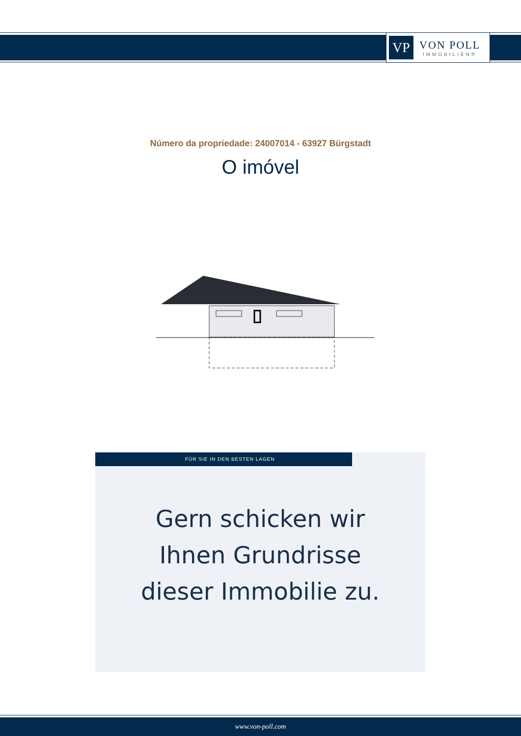VP
VON POLL
IMMOBILIEN®
Número da propriedade: 24007014 - 63927 Bürgstadt
O imóvel
FÜR SIE IN DEN BESTEN LAGEN
Gern schicken wir
Ihnen Grundrisse
dieser Immobilie zu.
www.von-poll.com